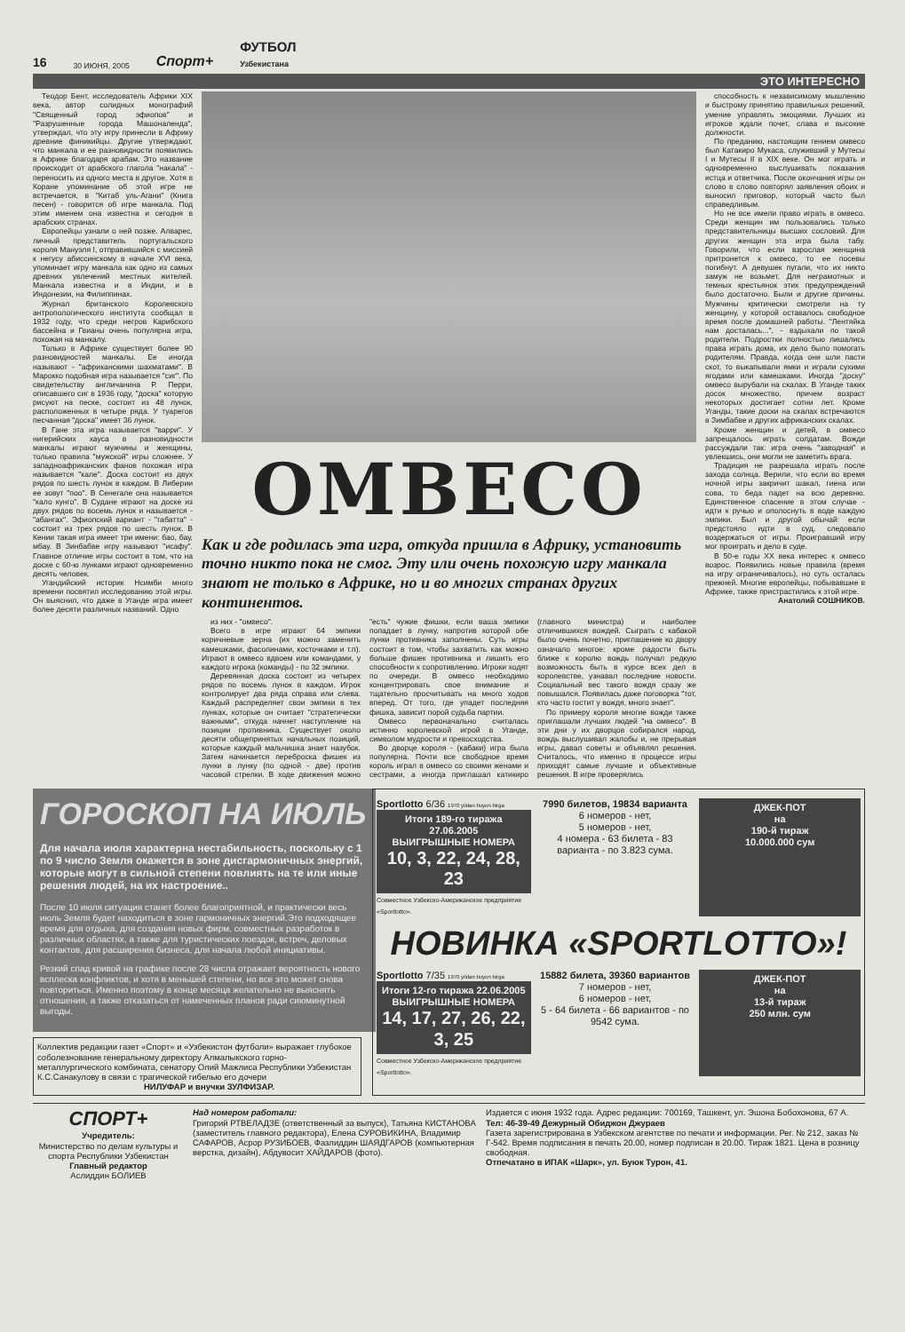16 30 ИЮНЯ, 2005 Спорт+ ФУТБОЛ
Узбекистана
ЭТО ИНТЕРЕСНО
Теодор Бент, исследователь Африки XIX века, автор солидных монографий "Священный город эфиопов" и "Разрушенные города Машоналенда", утверждал, что эту игру принесли в Африку древние финикийцы. Другие утверждают, что манкала и ее разновидности появились в Африке благодаря арабам. Это название происходит от арабского глагола "накала" - переносить из одного места в другое. Хотя в Коране упоминание об этой игре не встречается, в "Китаб уль-Агани" (Книга песен) - говорится об игре манкала. Под этим именем она известна и сегодня в арабских странах.
Европейцы узнали о ней позже. Алварес, личный представитель португальского короля Мануэля I, отправившийся с миссией к негусу абиссинскому в начале XVI века, упоминает игру манкала как одно из самых древних увлечений местных жителей. Манкала известна и в Индии, и в Индонезии, на Филиппинах.
Журнал британского Королевского антропологического института сообщал в 1932 году, что среди негров Карибского бассейна и Гвианы очень популярна игра, похожая на манкалу.
Только в Африке существует более 90 разновидностей манкалы. Ее иногда называют - "африканскими шахматами". В Марокко подобная игра называется "сиг". По свидетельству англичанина Р. Перри, описавшего сиг в 1936 году, "доска" которую рисуют на песке, состоит из 48 лунок, расположенных в четыре ряда. У туарегов песчанная "доска" имеет 36 лунок.
В Гане эта игра называется "варри". У нигерийских хауса в разновидности манкалы играют мужчины и женщины, только правила "мужской" игры сложнее. У западноафриканских фанов похожая игра называется "кале". Доска состоит из двух рядов по шесть лунок в каждом. В Либерии ее зовут "поо". В Сенегале она называется "кало кунго". В Судане играют на доске из двух рядов по восемь лунок и называется - "абангах". Эфиопский вариант - "габатта" - состоит из трех рядов по шесть лунок. В Кении такая игра имеет три имени: бао, бау, мбау. В Зинбабве игру называют "исафу". Главное отличие игры состоит в том, что на доске с 60-ю лунками играют одновременно десять человек.
Угандийский историк Нсимби много времени посвятил исследованию этой игры. Он выяснил, что даже в Уганде игра имеет более десяти различных названий. Одно
ОМВЕСО
Как и где родилась эта игра, откуда пришла в Африку, установить точно никто пока не смог. Эту или очень похожую игру манкала знают не только в Африке, но и во многих странах других континентов.
из них - "омвесо".
Всего в игре играют 64 эмпики коричневые зерна (их можно заменить камешками, фасолинами, косточками и т.п). Играют в омвесо вдвоем или командами, у каждого игрока (команды) - по 32 эмпики.
Деревянная доска состоит из четырех рядов по восемь лунок в каждом. Игрок контролирует два ряда справа или слева. Каждый распределяет свои эмпики в тех лунках, которые он считает "стратегически важными", откуда начнет наступление на позиции противника. Существует около десяти общепринятых начальных позиций, которые каждый мальчишка знает назубок. Затем начинается переброска фишек из лунки в лунку (по одной - две) против часовой стрелки. В ходе движения можно "есть" чужие фишки, если ваша эмпики попадает в лунку, напротив которой обе лунки противника заполнены. Суть игры состоит в том, чтобы захватить как можно больше фишек противника и лишить его способности к сопротивлению. Игроки ходят по очереди. В омвесо необходимо концентрировать свое внимание и тщательно просчитывать на много ходов вперед. От того, где упадет последняя фишка, зависит порой судьба партии.
Омвесо первоначально считалась истинно королевской игрой в Уганде, символом мудрости и превосходства.
Во дворце короля - (кабаки) игра была популярна. Почти все свободное время король играл в омвесо со своими женами и сестрами, а иногда приглашал катикиро (главного министра) и наиболее отличившихся вождей. Сыграть с кабакой было очень почетно, приглашение ко двору означало многое: кроме радости быть ближе к королю вождь получал редкую возможность быть в курсе всех дел в королевстве, узнавал последние новости. Социальный вес такого вождя сразу же повышался. Появилась даже поговорка "тот, кто часто гостит у вождя, много знает".
По примеру короля многие вожди также приглашали лучших людей "на омвесо". В эти дни у их дворцов собирался народ, вождь выслушивал жалобы и, не прерывая игры, давал советы и объявлял решения. Считалось, что именно в процессе игры приходят самые лучшие и объективные решения. В игре проверялись
способность к независимому мышлению и быстрому принятию правильных решений, умение управлять эмоциями. Лучших из игроков ждали почет, слава и высокие должности.
По преданию, настоящим гением омвесо был Катакиро Мукаса, служивший у Мутесы I и Мутесы II в XIX веке. Он мог играть и одновременно выслушивать показания истца и ответчика. После окончания игры он слово в слово повторял заявления обоих и выносил приговор, который часто был справедливым.
Но не все имели право играть в омвесо. Среди женщин им пользовались только представительницы высших сословий. Для других женщин эта игра была табу. Говорили, что если взрослая женщина притронется к омвесо, то ее посевы погибнут. А девушек пугали, что их никто замуж не возьмет. Для неграмотных и темных крестьянок этих предупреждений было достаточно. Были и другие причины. Мужчины критически смотрели на ту женщину, у которой оставалось свободное время после домашней работы. "Лентяйка нам досталась...", - вздыхали по такой родители. Подростки полностью лишались права играть дома, их дело было помогать родителям. Правда, когда они шли пасти скот, то выкапывали ямки и играли сухими ягодами или камешками. Иногда "доску" омвесо вырубали на скалах. В Уганде таких досок множество, причем возраст некоторых достигает сотни лет. Кроме Уганды, такие доски на скалах встречаются в Зимбабве и других африканских скалах.
Кроме женщин и детей, в омвесо запрещалось играть солдатам. Вожди рассуждали так: игра очень "заводная" и увлекшись, они могли не заметить врага.
Традиция не разрешала играть после захода солнца. Верили, что если во время ночной игры закричит шакал, гиена или сова, то беда падет на всю деревню. Единственное спасение в этом случае - идти к ручью и ополоснуть в воде каждую эмпики. Был и другой обычай: если предстояло идти в суд, следовало воздержаться от игры. Проигравший игру мог проиграть и дело в суде.
В 50-е годы XX века интерес к омвесо возрос. Появились новые правила (время на игру ограничивалось), но суть осталась прежней. Многие европейцы, побывавшие в Африке, также пристрастились к этой игре.
Анатолий СОШНИКОВ.
ГОРОСКОП НА ИЮЛЬ
Для начала июля характерна нестабильность, поскольку с 1 по 9 число Земля окажется в зоне дисгармоничных энергий, которые могут в сильной степени повлиять на те или иные решения людей, на их настроение..
После 10 июля ситуация станет более благоприятной, и практически весь июль Земля будет находиться в зоне гармоничных энергий.Это подходящее время для отдыха, для создания новых фирм, совместных разработок в различных областях, а также для туристических поездок, встреч, деловых контактов, для расширения бизнеса, для начала любой инициативы.
Резкий спад кривой на графике после 28 числа отражает вероятность нового всплеска конфликтов, и хотя в меньшей степени, но все это может снова повториться. Именно поэтому в конце месяца желательно не выяснять отношения, а также отказаться от намеченных планов ради сиюминутной выгоды.
Коллектив редакции газет «Спорт» и «Узбекистон футболи» выражает глубокое соболезнование генеральному директору Алмалыкского горно-металлургического комбината, сенатору Олий Мажлиса Республики Узбекистан К.С.Санакулову в связи с трагической гибелью его дочери
НИЛУФАР и внучки ЗУЛФИЗАР.
Sportlotto 6/36 1970 yildan buyon birga
Итоги 189-го тиража 27.06.2005
ВЫИГРЫШНЫЕ НОМЕРА
10, 3, 22, 24, 28, 23
Совместное Узбекско-Американское предприятие «Sportlotto».
7990 билетов, 19834 варианта
6 номеров - нет,
5 номеров - нет,
4 номера - 63 билета - 83 варианта - по 3.823 сума.
ДЖЕК-ПОТ
на
190-й тираж
10.000.000 сум
НОВИНКА «SPORTLOTTO»!
Sportlotto 7/35 1970 yildan buyon birga
Итоги 12-го тиража 22.06.2005
ВЫИГРЫШНЫЕ НОМЕРА
14, 17, 27, 26, 22, 3, 25
Совместное Узбекско-Американское предприятие «Sportlotto».
15882 билета, 39360 вариантов
7 номеров - нет,
6 номеров - нет,
5 - 64 билета - 66 вариантов - по 9542 сума.
ДЖЕК-ПОТ
на
13-й тираж
250 млн. сум
СПОРТ+
Учредитель:
Министерство по делам культуры и спорта Республики Узбекистан
Главный редактор
Аслиддин БОЛИЕВ
Над номером работали:
Григорий РТВЕЛАДЗЕ (ответственный за выпуск), Татьяна КИСТАНОВА (заместитель главного редактора), Елена СУРОВИКИНА, Владимир САФАРОВ, Асрор РУЗИБОЕВ, Фазлиддин ШАЯДГАРОВ (компьютерная верстка, дизайн), Абдувосит ХАЙДАРОВ (фото).
Издается с июня 1932 года. Адрес редакции: 700169, Ташкент, ул. Эшона Бобохонова, 67 А. Тел: 46-39-49 Дежурный Обиджон Джураев
Газета зарегистрирована в Узбекском агентстве по печати и информации. Рег. № 212, заказ № Г-542. Время подписания в печать 20.00, номер подписан в 20.00. Тираж 1821. Цена в розницу свободная.
Отпечатано в ИПАК «Шарк», ул. Буюк Турон, 41.